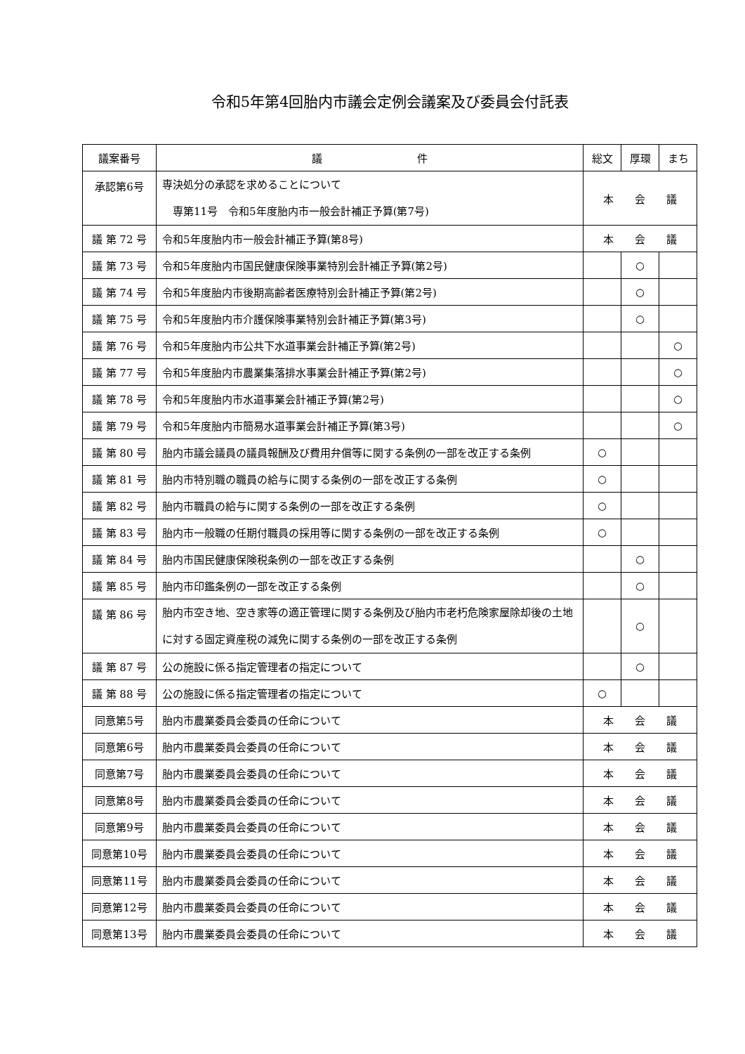令和5年第4回胎内市議会定例会議案及び委員会付託表
| 議案番号 | 議 件 | 総文 | 厚環 | まち |
| --- | --- | --- | --- | --- |
| 承認第6号 | 専決処分の承認を求めることについて 専第11号 令和5年度胎内市一般会計補正予算(第7号) | 本 会 議 | | |
| 議 第 72 号 | 令和5年度胎内市一般会計補正予算(第8号) | 本 会 議 | | |
| 議 第 73 号 | 令和5年度胎内市国民健康保険事業特別会計補正予算(第2号) | | ○ | |
| 議 第 74 号 | 令和5年度胎内市後期高齢者医療特別会計補正予算(第2号) | | ○ | |
| 議 第 75 号 | 令和5年度胎内市介護保険事業特別会計補正予算(第3号) | | ○ | |
| 議 第 76 号 | 令和5年度胎内市公共下水道事業会計補正予算(第2号) | | | ○ |
| 議 第 77 号 | 令和5年度胎内市農業集落排水事業会計補正予算(第2号) | | | ○ |
| 議 第 78 号 | 令和5年度胎内市水道事業会計補正予算(第2号) | | | ○ |
| 議 第 79 号 | 令和5年度胎内市簡易水道事業会計補正予算(第3号) | | | ○ |
| 議 第 80 号 | 胎内市議会議員の議員報酬及び費用弁償等に関する条例の一部を改正する条例 | ○ | | |
| 議 第 81 号 | 胎内市特別職の職員の給与に関する条例の一部を改正する条例 | ○ | | |
| 議 第 82 号 | 胎内市職員の給与に関する条例の一部を改正する条例 | ○ | | |
| 議 第 83 号 | 胎内市一般職の任期付職員の採用等に関する条例の一部を改正する条例 | ○ | | |
| 議 第 84 号 | 胎内市国民健康保険税条例の一部を改正する条例 | | ○ | |
| 議 第 85 号 | 胎内市印鑑条例の一部を改正する条例 | | ○ | |
| 議 第 86 号 | 胎内市空き地、空き家等の適正管理に関する条例及び胎内市老朽危険家屋除却後の土地に対する固定資産税の減免に関する条例の一部を改正する条例 | | ○ | |
| 議 第 87 号 | 公の施設に係る指定管理者の指定について | | ○ | |
| 議 第 88 号 | 公の施設に係る指定管理者の指定について | ○ | | |
| 同意第5号 | 胎内市農業委員会委員の任命について | 本 会 議 | | |
| 同意第6号 | 胎内市農業委員会委員の任命について | 本 会 議 | | |
| 同意第7号 | 胎内市農業委員会委員の任命について | 本 会 議 | | |
| 同意第8号 | 胎内市農業委員会委員の任命について | 本 会 議 | | |
| 同意第9号 | 胎内市農業委員会委員の任命について | 本 会 議 | | |
| 同意第10号 | 胎内市農業委員会委員の任命について | 本 会 議 | | |
| 同意第11号 | 胎内市農業委員会委員の任命について | 本 会 議 | | |
| 同意第12号 | 胎内市農業委員会委員の任命について | 本 会 議 | | |
| 同意第13号 | 胎内市農業委員会委員の任命について | 本 会 議 | | |